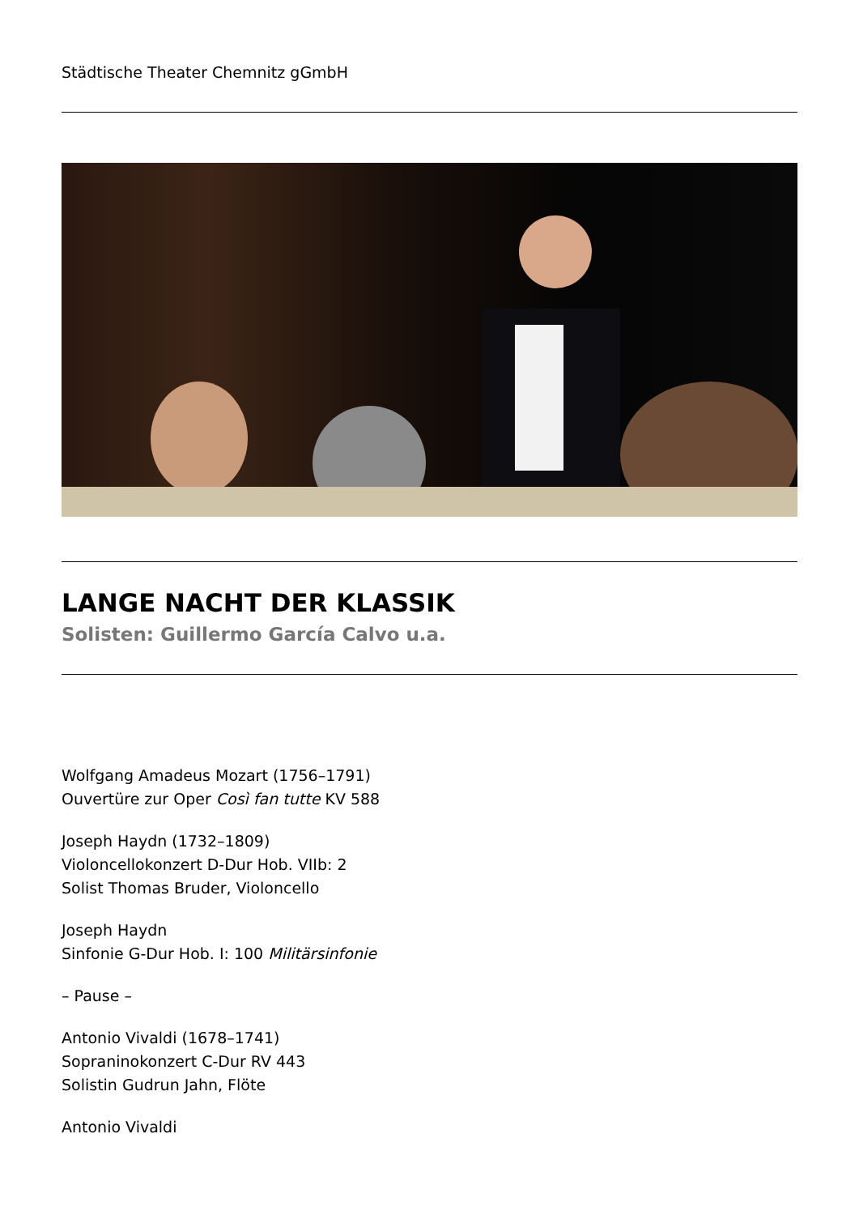Städtische Theater Chemnitz gGmbH
LANGE NACHT DER KLASSIK
Solisten: Guillermo García Calvo u.a.
Wolfgang Amadeus Mozart (1756–1791)
Ouvertüre zur Oper Così fan tutte KV 588
Joseph Haydn (1732–1809)
Violoncellokonzert D-Dur Hob. VIIb: 2
Solist Thomas Bruder, Violoncello
Joseph Haydn
Sinfonie G-Dur Hob. I: 100 Militärsinfonie
– Pause –
Antonio Vivaldi (1678–1741)
Sopraninokonzert C-Dur RV 443
Solistin Gudrun Jahn, Flöte
Antonio Vivaldi